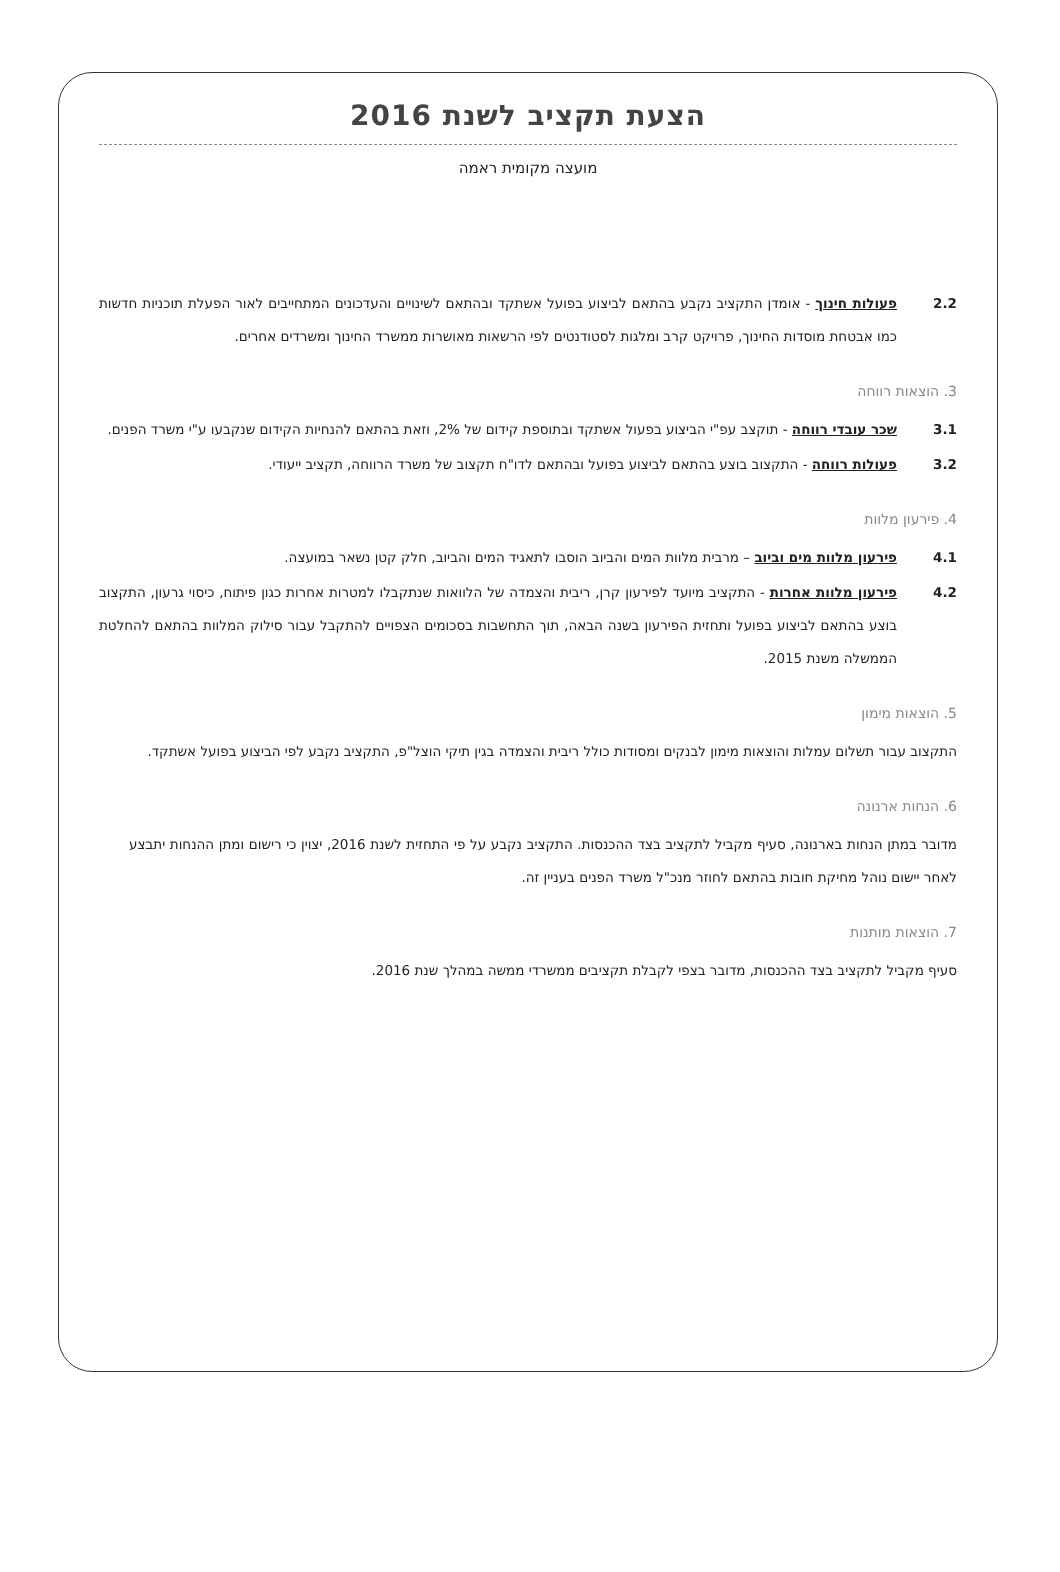הצעת תקציב לשנת 2016
מועצה מקומית ראמה
2.2 פעולות חינוך - אומדן התקציב נקבע בהתאם לביצוע בפועל אשתקד ובהתאם לשינויים והעדכונים המתחייבים לאור הפעלת תוכניות חדשות כמו אבטחת מוסדות החינוך, פרויקט קרב ומלגות לסטודנטים לפי הרשאות מאושרות ממשרד החינוך ומשרדים אחרים.
3. הוצאות רווחה
3.1 שכר עובדי רווחה - תוקצב עפ"י הביצוע בפעול אשתקד ובתוספת קידום של 2%, וזאת בהתאם להנחיות הקידום שנקבעו ע"י משרד הפנים.
3.2 פעולות רווחה - התקצוב בוצע בהתאם לביצוע בפועל ובהתאם לדו"ח תקצוב של משרד הרווחה, תקציב ייעודי.
4. פירעון מלוות
4.1 פירעון מלוות מים וביוב – מרבית מלוות המים והביוב הוסבו לתאגיד המים והביוב, חלק קטן נשאר במועצה.
4.2 פירעון מלוות אחרות - התקציב מיועד לפירעון קרן, ריבית והצמדה של הלוואות שנתקבלו למטרות אחרות כגון פיתוח, כיסוי גרעון, התקצוב בוצע בהתאם לביצוע בפועל ותחזית הפירעון בשנה הבאה, תוך התחשבות בסכומים הצפויים להתקבל עבור סילוק המלוות בהתאם להחלטת הממשלה משנת 2015.
5. הוצאות מימון
התקצוב עבור תשלום עמלות והוצאות מימון לבנקים ומסודות כולל ריבית והצמדה בגין תיקי הוצל"פ, התקציב נקבע לפי הביצוע בפועל אשתקד.
6. הנחות ארנונה
מדובר במתן הנחות בארנונה, סעיף מקביל לתקציב בצד ההכנסות. התקציב נקבע על פי התחזית לשנת 2016, יצוין כי רישום ומתן ההנחות יתבצע לאחר יישום נוהל מחיקת חובות בהתאם לחוזר מנכ"ל משרד הפנים בעניין זה.
7. הוצאות מותנות
סעיף מקביל לתקציב בצד ההכנסות, מדובר בצפי לקבלת תקציבים ממשרדי ממשה במהלך שנת 2016.